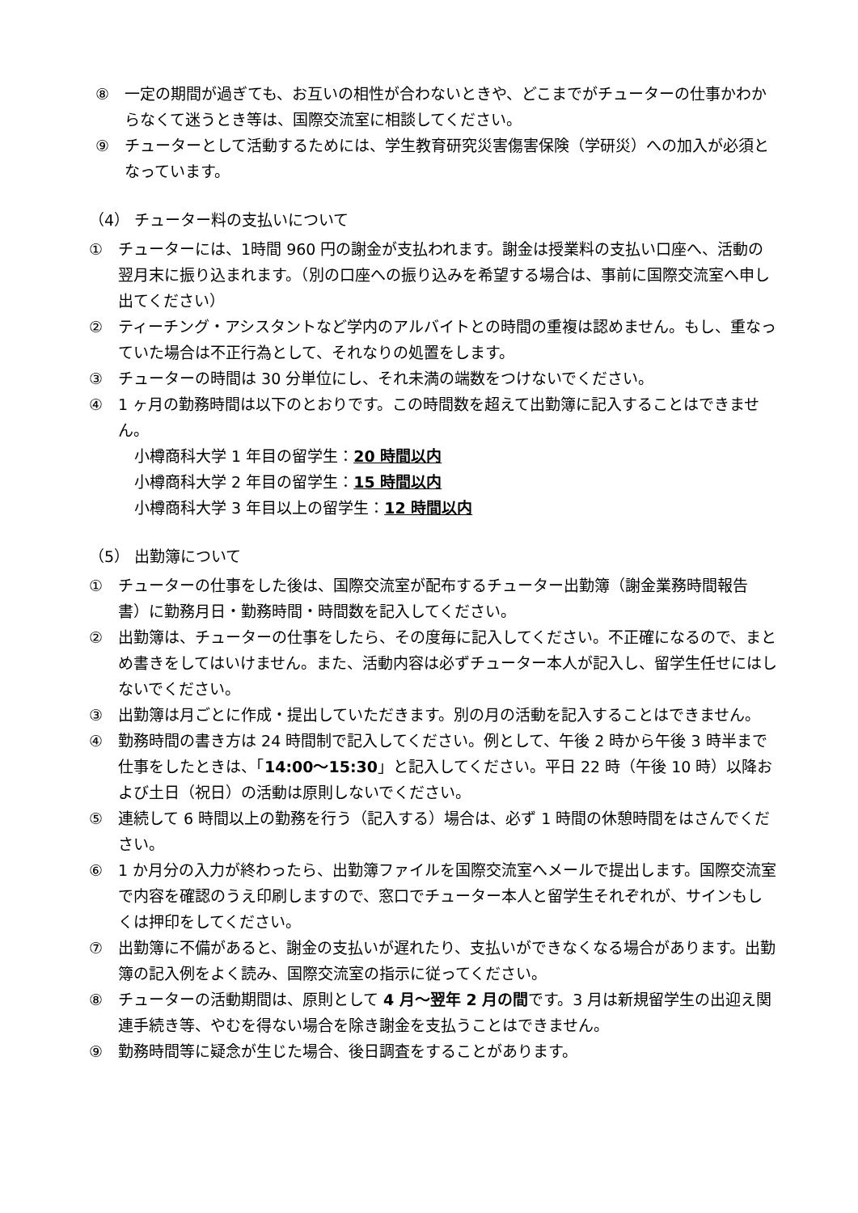⑧ 一定の期間が過ぎても、お互いの相性が合わないときや、どこまでがチューターの仕事かわからなくて迷うとき等は、国際交流室に相談してください。
⑨ チューターとして活動するためには、学生教育研究災害傷害保険（学研災）への加入が必須となっています。
（4） チューター料の支払いについて
① チューターには、1時間 960 円の謝金が支払われます。謝金は授業料の支払い口座へ、活動の翌月末に振り込まれます。（別の口座への振り込みを希望する場合は、事前に国際交流室へ申し出てください）
② ティーチング・アシスタントなど学内のアルバイトとの時間の重複は認めません。もし、重なっていた場合は不正行為として、それなりの処置をします。
③ チューターの時間は 30 分単位にし、それ未満の端数をつけないでください。
④ 1 ヶ月の勤務時間は以下のとおりです。この時間数を超えて出勤簿に記入することはできません。
小樽商科大学 1 年目の留学生：20 時間以内
小樽商科大学 2 年目の留学生：15 時間以内
小樽商科大学 3 年目以上の留学生：12 時間以内
（5） 出勤簿について
① チューターの仕事をした後は、国際交流室が配布するチューター出勤簿（謝金業務時間報告書）に勤務月日・勤務時間・時間数を記入してください。
② 出勤簿は、チューターの仕事をしたら、その度毎に記入してください。不正確になるので、まとめ書きをしてはいけません。また、活動内容は必ずチューター本人が記入し、留学生任せにはしないでください。
③ 出勤簿は月ごとに作成・提出していただきます。別の月の活動を記入することはできません。
④ 勤務時間の書き方は 24 時間制で記入してください。例として、午後 2 時から午後 3 時半まで仕事をしたときは、「14:00～15:30」と記入してください。平日 22 時（午後 10 時）以降および土日（祝日）の活動は原則しないでください。
⑤ 連続して 6 時間以上の勤務を行う（記入する）場合は、必ず 1 時間の休憩時間をはさんでください。
⑥ 1 か月分の入力が終わったら、出勤簿ファイルを国際交流室へメールで提出します。国際交流室で内容を確認のうえ印刷しますので、窓口でチューター本人と留学生それぞれが、サインもしくは押印をしてください。
⑦ 出勤簿に不備があると、謝金の支払いが遅れたり、支払いができなくなる場合があります。出勤簿の記入例をよく読み、国際交流室の指示に従ってください。
⑧ チューターの活動期間は、原則として 4 月～翌年 2 月の間です。3 月は新規留学生の出迎え関連手続き等、やむを得ない場合を除き謝金を支払うことはできません。
⑨ 勤務時間等に疑念が生じた場合、後日調査をすることがあります。